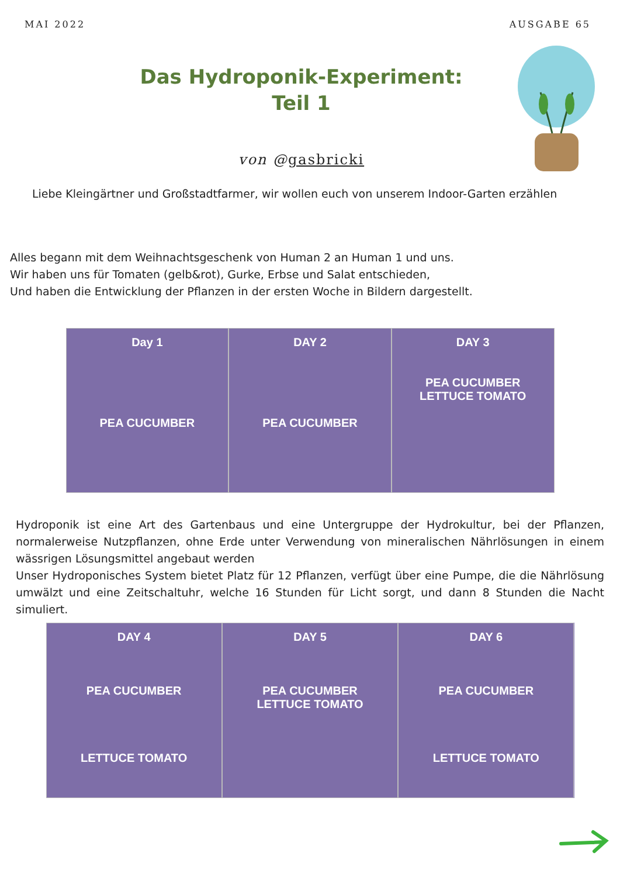MAI 2022 AUSGABE 65
Das Hydroponik-Experiment:
Teil 1
von @gasbricki
Liebe Kleingärtner und Großstadtfarmer, wir wollen euch von unserem Indoor-Garten erzählen
Alles begann mit dem Weihnachtsgeschenk von Human 2 an Human 1 und uns.
Wir haben uns für Tomaten (gelb&rot), Gurke, Erbse und Salat entschieden,
Und haben die Entwicklung der Pflanzen in der ersten Woche in Bildern dargestellt.
Day 1
PEA CUCUMBER
DAY 2
PEA CUCUMBER
DAY 3
PEA CUCUMBER
LETTUCE TOMATO
Hydroponik ist eine Art des Gartenbaus und eine Untergruppe der Hydrokultur, bei der Pflanzen, normalerweise Nutzpflanzen, ohne Erde unter Verwendung von mineralischen Nährlösungen in einem wässrigen Lösungsmittel angebaut werden
Unser Hydroponisches System bietet Platz für 12 Pflanzen, verfügt über eine Pumpe, die die Nährlösung umwälzt und eine Zeitschaltuhr, welche 16 Stunden für Licht sorgt, und dann 8 Stunden die Nacht simuliert.
DAY 4
PEA CUCUMBER
LETTUCE TOMATO
DAY 5
PEA CUCUMBER
LETTUCE TOMATO
DAY 6
PEA CUCUMBER
LETTUCE TOMATO